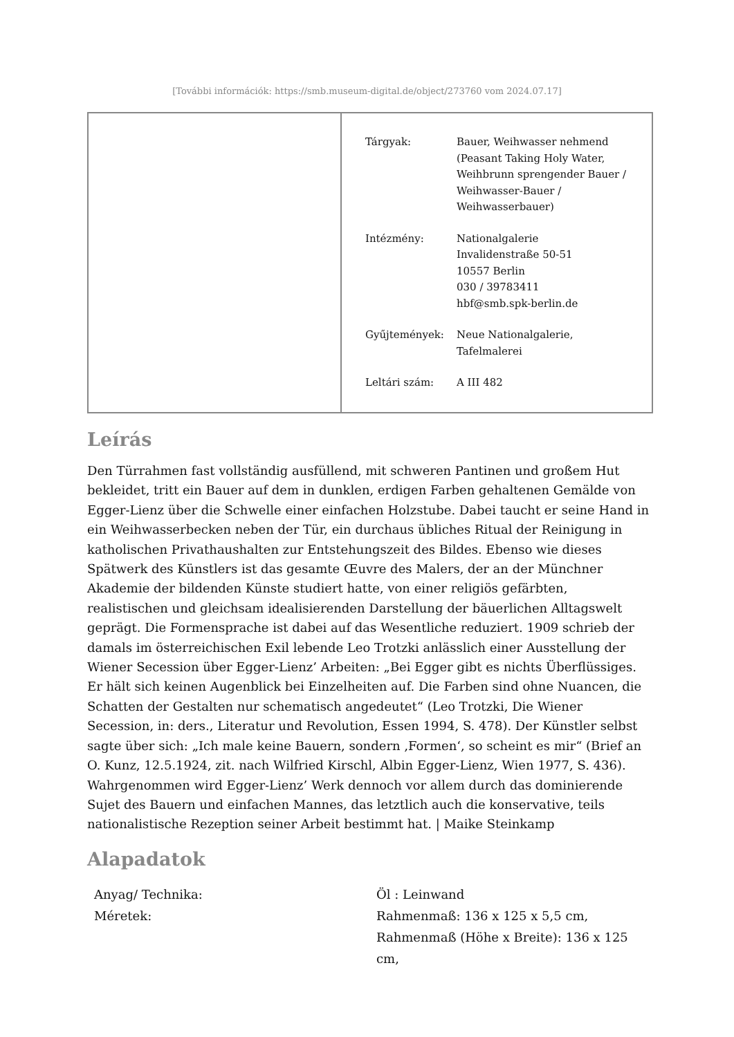[További információk: https://smb.museum-digital.de/object/273760 vom 2024.07.17]
| Tárgyak: | Bauer, Weihwasser nehmend (Peasant Taking Holy Water, Weihbrunn sprengender Bauer / Weihwasser-Bauer / Weihwasserbauer) |
| Intézmény: | Nationalgalerie Invalidenstraße 50-51 10557 Berlin 030 / 39783411 hbf@smb.spk-berlin.de |
| Gyűjtemények: | Neue Nationalgalerie, Tafelmalerei |
| Leltári szám: | A III 482 |
Leírás
Den Türrahmen fast vollständig ausfüllend, mit schweren Pantinen und großem Hut bekleidet, tritt ein Bauer auf dem in dunklen, erdigen Farben gehaltenen Gemälde von Egger-Lienz über die Schwelle einer einfachen Holzstube. Dabei taucht er seine Hand in ein Weihwasserbecken neben der Tür, ein durchaus übliches Ritual der Reinigung in katholischen Privathaushalten zur Entstehungszeit des Bildes. Ebenso wie dieses Spätwerk des Künstlers ist das gesamte Œuvre des Malers, der an der Münchner Akademie der bildenden Künste studiert hatte, von einer religiös gefärbten, realistischen und gleichsam idealisierenden Darstellung der bäuerlichen Alltagswelt geprägt. Die Formensprache ist dabei auf das Wesentliche reduziert. 1909 schrieb der damals im österreichischen Exil lebende Leo Trotzki anlässlich einer Ausstellung der Wiener Secession über Egger-Lienz’ Arbeiten: „Bei Egger gibt es nichts Überflüssiges. Er hält sich keinen Augenblick bei Einzelheiten auf. Die Farben sind ohne Nuancen, die Schatten der Gestalten nur schematisch angedeutet“ (Leo Trotzki, Die Wiener Secession, in: ders., Literatur und Revolution, Essen 1994, S. 478). Der Künstler selbst sagte über sich: „Ich male keine Bauern, sondern ‚Formen‘, so scheint es mir“ (Brief an O. Kunz, 12.5.1924, zit. nach Wilfried Kirschl, Albin Egger-Lienz, Wien 1977, S. 436). Wahrgenommen wird Egger-Lienz’ Werk dennoch vor allem durch das dominierende Sujet des Bauern und einfachen Mannes, das letztlich auch die konservative, teils nationalistische Rezeption seiner Arbeit bestimmt hat. | Maike Steinkamp
Alapadatok
| Anyag/ Technika: | Öl : Leinwand |
| Méretek: | Rahmenmaß: 136 x 125 x 5,5 cm, Rahmenmaß (Höhe x Breite): 136 x 125 cm, |